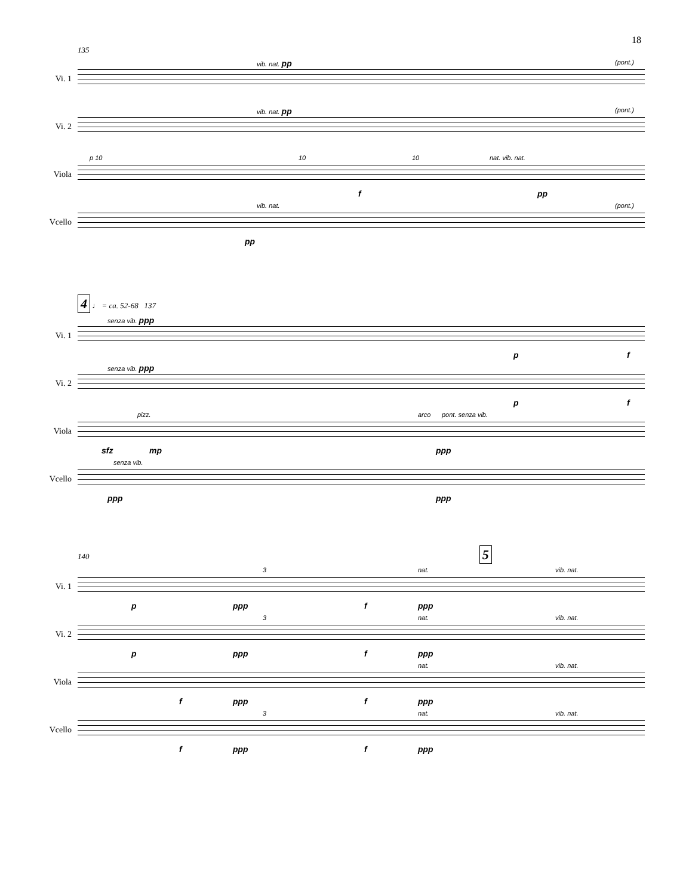18
135
Vi. 1
vib. nat. pp (pont.)
Vi. 2
vib. nat. pp (pont.)
Viola
p 10 10 10 nat. vib. nat.
f pp
Vcello
vib. nat. (pont.)
pp
4 ♩ = ca. 52-68 137
Vi. 1
senza vib. ppp
p f
Vi. 2
senza vib. ppp
p f
Viola
pizz. arco pont. senza vib.
sfz mp ppp
Vcello
senza vib.
ppp ppp
140 5
Vi. 1
3 nat. vib. nat.
p ppp f ppp
Vi. 2
3 nat. vib. nat.
p ppp f ppp
Viola
nat. vib. nat.
f ppp f ppp
Vcello
3 nat. vib. nat.
f ppp f ppp